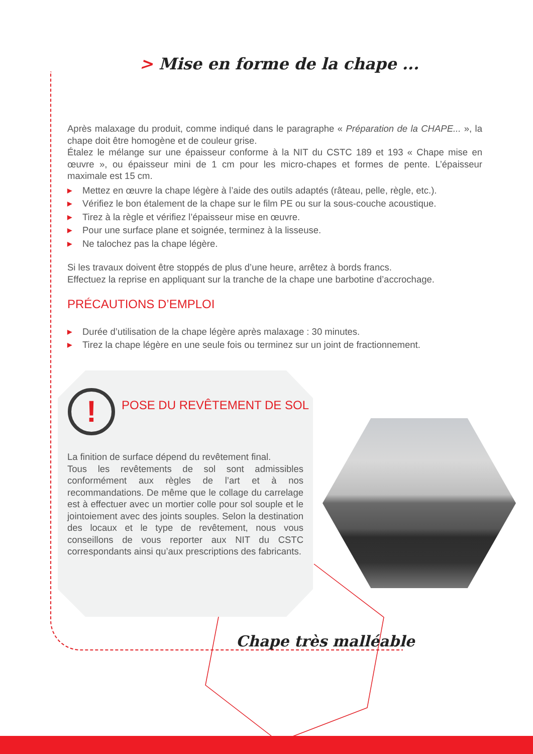> Mise en forme de la chape ...
Après malaxage du produit, comme indiqué dans le paragraphe « Préparation de la CHAPE... », la chape doit être homogène et de couleur grise.
Étalez le mélange sur une épaisseur conforme à la NIT du CSTC 189 et 193 « Chape mise en œuvre », ou épaisseur mini de 1 cm pour les micro-chapes et formes de pente. L’épaisseur maximale est 15 cm.
▶ Mettez en œuvre la chape légère à l’aide des outils adaptés (râteau, pelle, règle, etc.).
▶ Vérifiez le bon étalement de la chape sur le film PE ou sur la sous-couche acoustique.
▶ Tirez à la règle et vérifiez l’épaisseur mise en œuvre.
▶ Pour une surface plane et soignée, terminez à la lisseuse.
▶ Ne talochez pas la chape légère.
Si les travaux doivent être stoppés de plus d’une heure, arrêtez à bords francs.
Effectuez la reprise en appliquant sur la tranche de la chape une barbotine d’accrochage.
PRÉCAUTIONS D’EMPLOI
▶ Durée d’utilisation de la chape légère après malaxage : 30 minutes.
▶ Tirez la chape légère en une seule fois ou terminez sur un joint de fractionnement.
! POSE DU REVÊTEMENT DE SOL
La finition de surface dépend du revêtement final.
Tous les revêtements de sol sont admissibles conformément aux règles de l’art et à nos recommandations. De même que le collage du carrelage est à effectuer avec un mortier colle pour sol souple et le jointoiement avec des joints souples. Selon la destination des locaux et le type de revêtement, nous vous conseillons de vous reporter aux NIT du CSTC correspondants ainsi qu’aux prescriptions des fabricants.
Chape très malléable